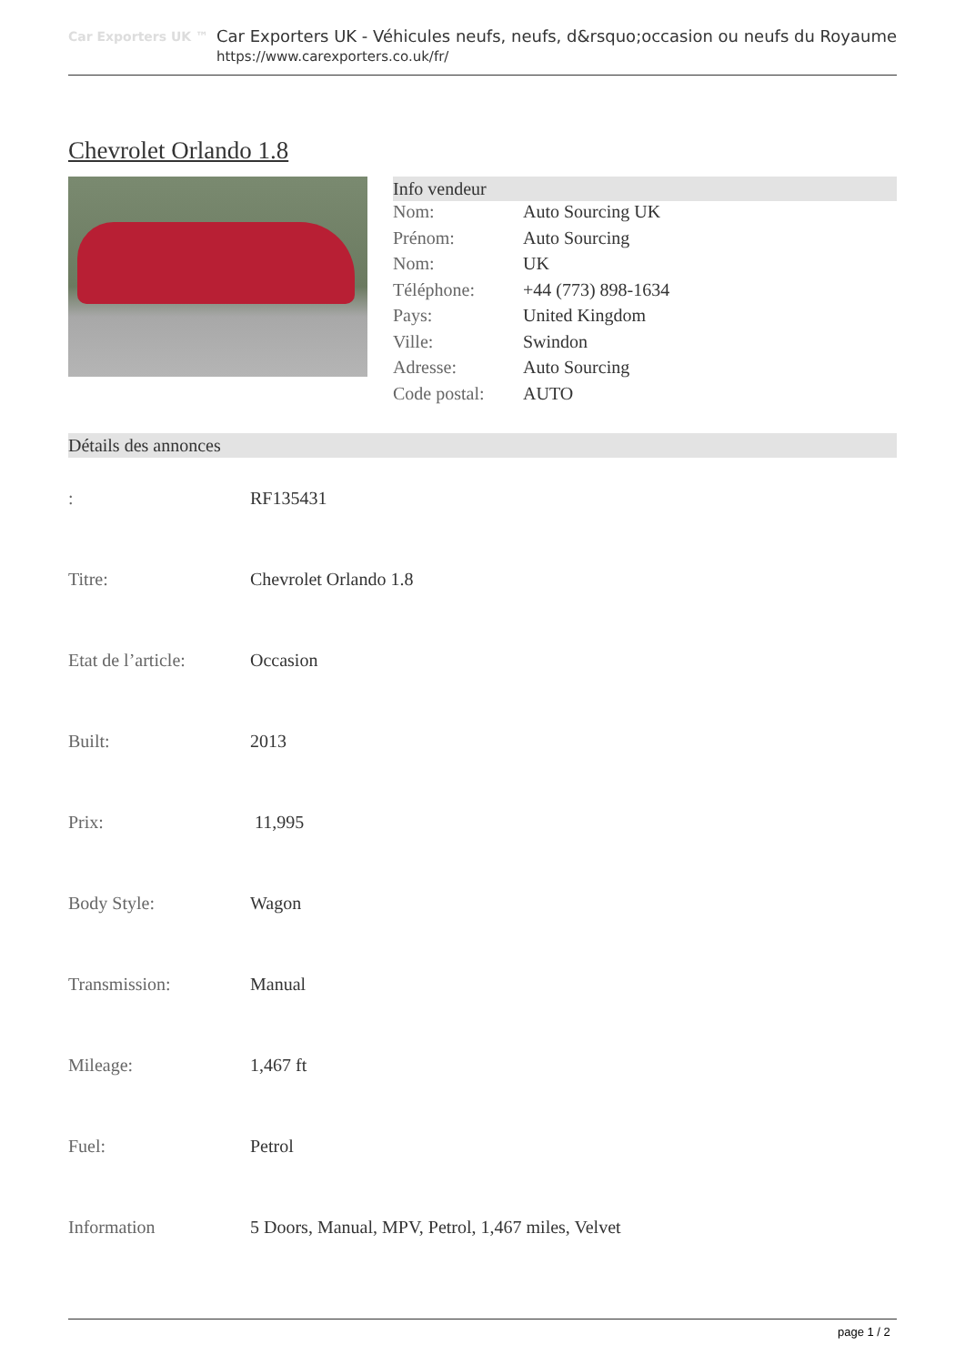Car Exporters UK ™
Car Exporters UK - Véhicules neufs, neufs, d&rsquo;occasion ou neufs du Royaume
https://www.carexporters.co.uk/fr/
Chevrolet Orlando 1.8
Info vendeur
| Nom: | Auto Sourcing UK |
| Prénom: | Auto Sourcing |
| Nom: | UK |
| Téléphone: | +44 (773) 898-1634 |
| Pays: | United Kingdom |
| Ville: | Swindon |
| Adresse: | Auto Sourcing |
| Code postal: | AUTO |
Détails des annonces
| : | RF135431 |
| Titre: | Chevrolet Orlando 1.8 |
| Etat de l’article: | Occasion |
| Built: | 2013 |
| Prix: | 11,995 |
| Body Style: | Wagon |
| Transmission: | Manual |
| Mileage: | 1,467 ft |
| Fuel: | Petrol |
| Information | 5 Doors, Manual, MPV, Petrol, 1,467 miles, Velvet |
page 1 / 2